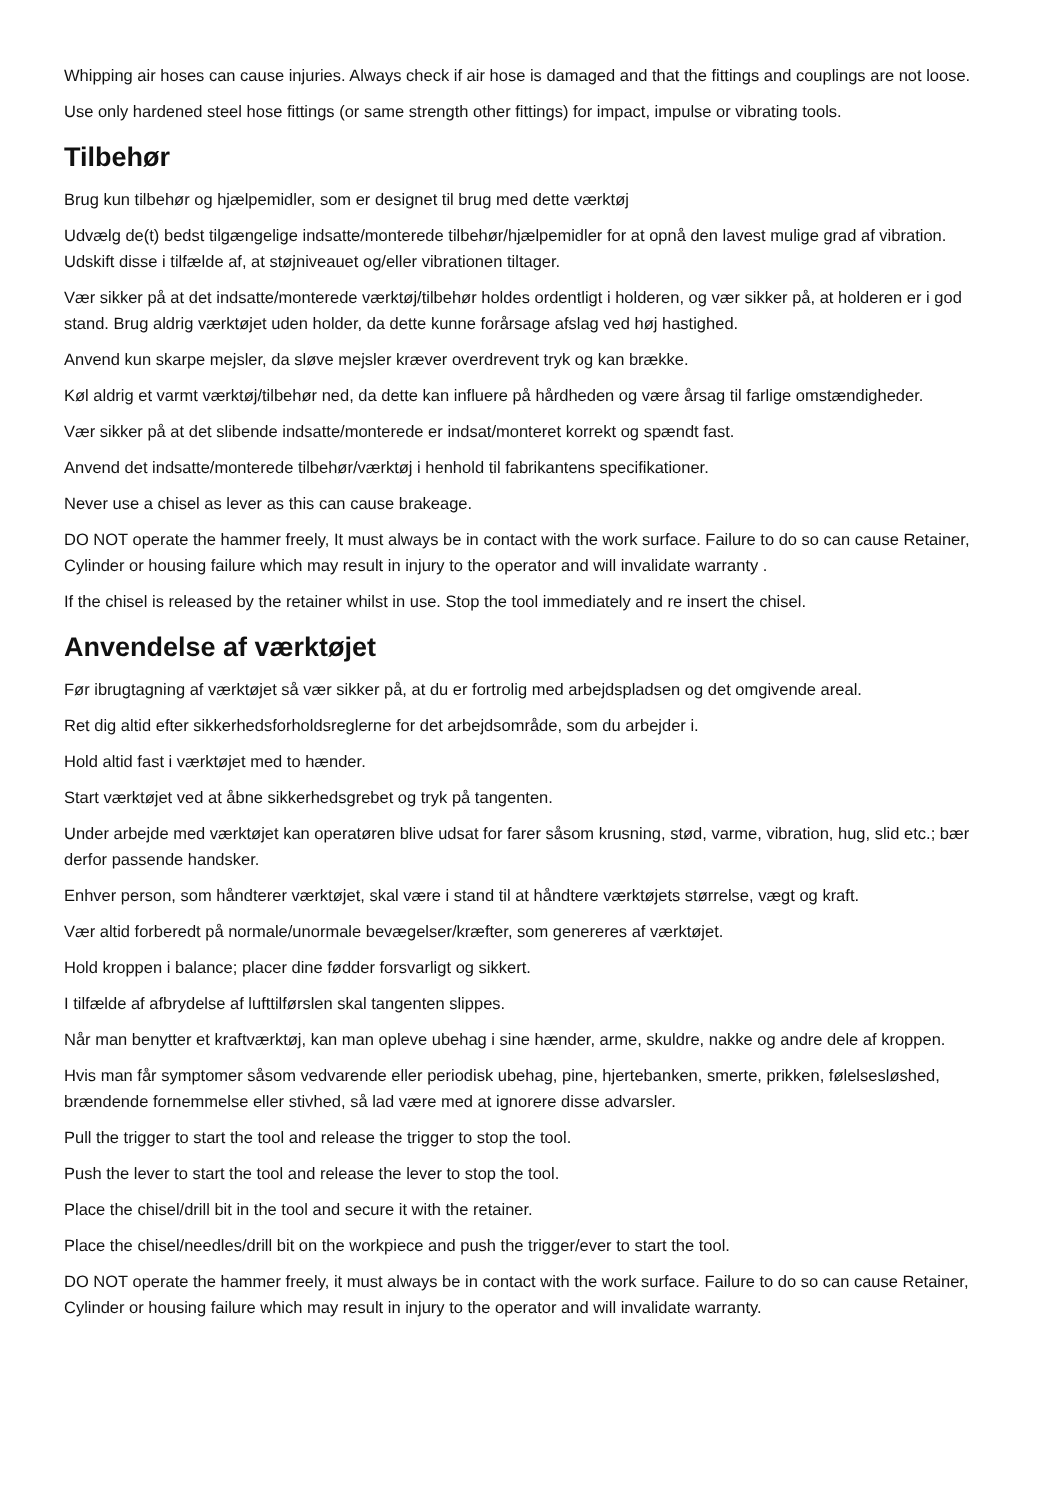Whipping air hoses can cause injuries. Always check if air hose is damaged and that the fittings and couplings are not loose.
Use only hardened steel hose fittings (or same strength other fittings) for impact, impulse or vibrating tools.
Tilbehør
Brug kun tilbehør og hjælpemidler, som er designet til brug med dette værktøj
Udvælg de(t) bedst tilgængelige indsatte/monterede tilbehør/hjælpemidler for at opnå den lavest mulige grad af vibration. Udskift disse i tilfælde af, at støjniveauet og/eller vibrationen tiltager.
Vær sikker på at det indsatte/monterede værktøj/tilbehør holdes ordentligt i holderen, og vær sikker på, at holderen er i god stand. Brug aldrig værktøjet uden holder, da dette kunne forårsage afslag ved høj hastighed.
Anvend kun skarpe mejsler, da sløve mejsler kræver overdrevent tryk og kan brække.
Køl aldrig et varmt værktøj/tilbehør ned, da dette kan influere på hårdheden og være årsag til farlige omstændigheder.
Vær sikker på at det slibende indsatte/monterede er indsat/monteret korrekt og spændt fast.
Anvend det indsatte/monterede tilbehør/værktøj i henhold til fabrikantens specifikationer.
Never use a chisel as lever as this can cause brakeage.
DO NOT operate the hammer freely, It must always be in contact with the work surface. Failure to do so can cause Retainer, Cylinder or housing failure which may result in injury to the operator and will invalidate warranty .
If the chisel is released by the retainer whilst in use. Stop the tool immediately and re insert the chisel.
Anvendelse af værktøjet
Før ibrugtagning af værktøjet så vær sikker på, at du er fortrolig med arbejdspladsen og det omgivende areal.
Ret dig altid efter sikkerhedsforholdsreglerne for det arbejdsområde, som du arbejder i.
Hold altid fast i værktøjet med to hænder.
Start værktøjet ved at åbne sikkerhedsgrebet og tryk på tangenten.
Under arbejde med værktøjet kan operatøren blive udsat for farer såsom krusning, stød, varme, vibration, hug, slid etc.; bær derfor passende handsker.
Enhver person, som håndterer værktøjet, skal være i stand til at håndtere værktøjets størrelse, vægt og kraft.
Vær altid forberedt på normale/unormale bevægelser/kræfter, som genereres af værktøjet.
Hold kroppen i balance; placer dine fødder forsvarligt og sikkert.
I tilfælde af afbrydelse af lufttilførslen skal tangenten slippes.
Når man benytter et kraftværktøj, kan man opleve ubehag i sine hænder, arme, skuldre, nakke og andre dele af kroppen.
Hvis man får symptomer såsom vedvarende eller periodisk ubehag, pine, hjertebanken, smerte, prikken, følelsesløshed, brændende fornemmelse eller stivhed, så lad være med at ignorere disse advarsler.
Pull the trigger to start the tool and release the trigger to stop the tool.
Push the lever to start the tool and release the lever to stop the tool.
Place the chisel/drill bit in the tool and secure it with the retainer.
Place the chisel/needles/drill bit on the workpiece and push the trigger/ever to start the tool.
DO NOT operate the hammer freely, it must always be in contact with the work surface. Failure to do so can cause Retainer, Cylinder or housing failure which may result in injury to the operator and will invalidate warranty.